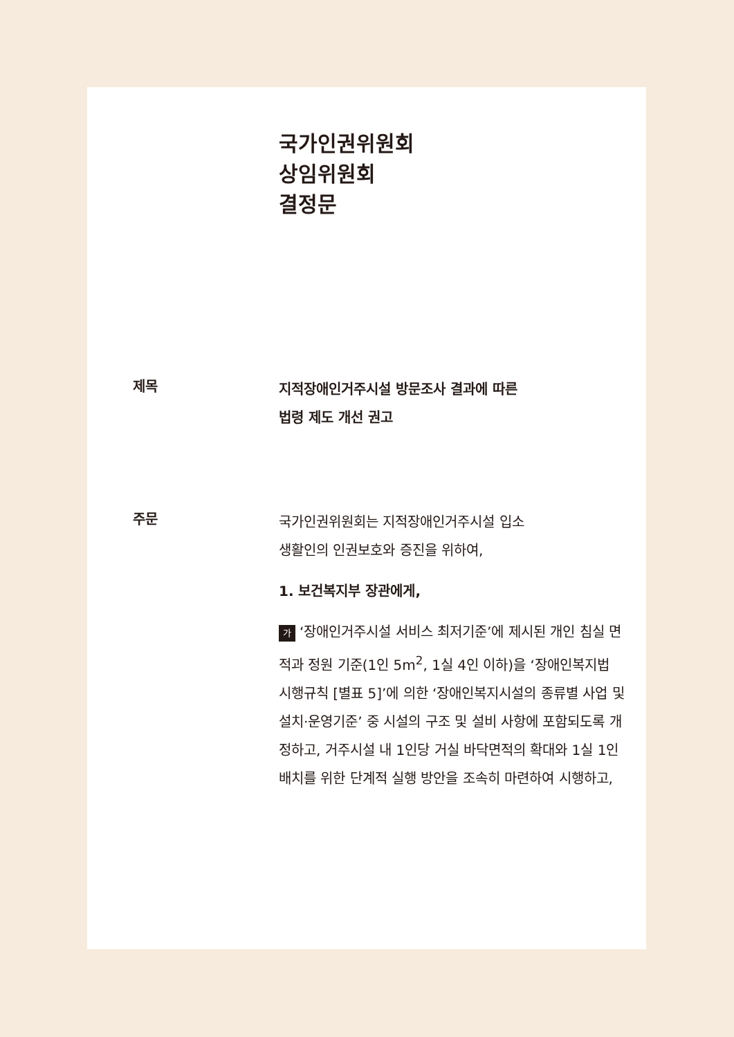국가인권위원회
상임위원회
결정문
제목
지적장애인거주시설 방문조사 결과에 따른
법령 제도 개선 권고
주문
국가인권위원회는 지적장애인거주시설 입소
생활인의 인권보호와 증진을 위하여,
1. 보건복지부 장관에게,
가 ‘장애인거주시설 서비스 최저기준’에 제시된 개인 침실 면적과 정원 기준(1인 5m<sup>2</sup>, 1실 4인 이하)을 ‘장애인복지법 시행규칙 [별표 5]’에 의한 ‘장애인복지시설의 종류별 사업 및 설치·운영기준’ 중 시설의 구조 및 설비 사항에 포함되도록 개정하고, 거주시설 내 1인당 거실 바닥면적의 확대와 1실 1인 배치를 위한 단계적 실행 방안을 조속히 마련하여 시행하고,